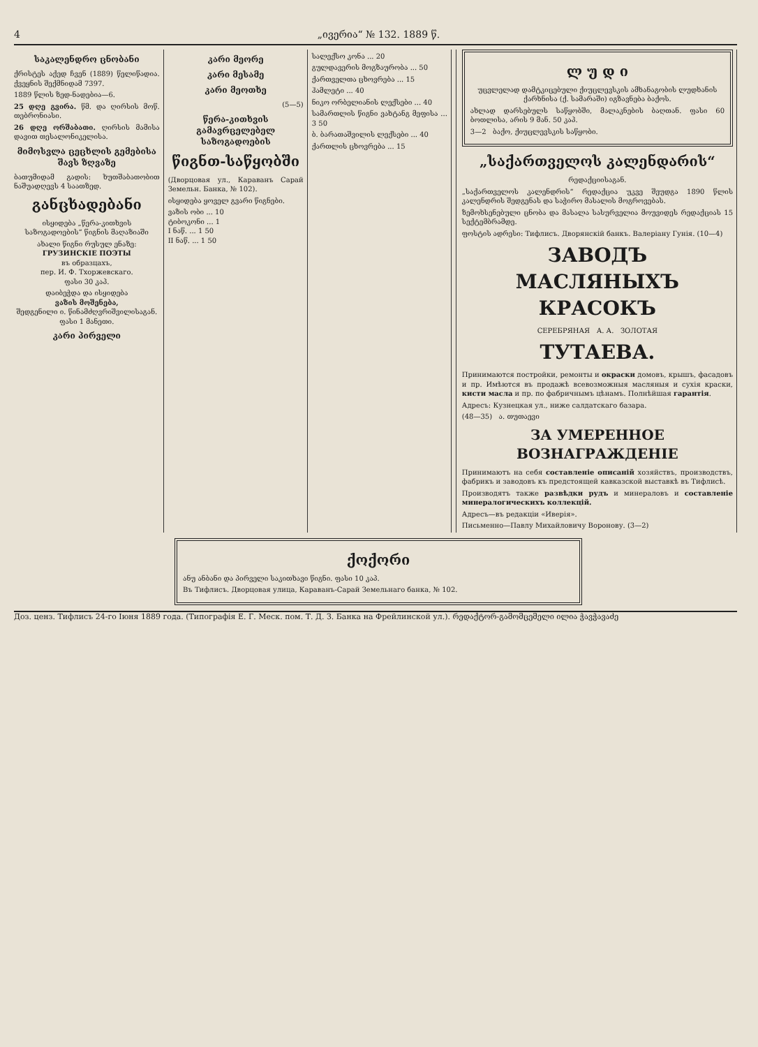4 „ივერია“ № 132. 1889 წ.
საკალენდრო ცნობანი
ქრისტეს აქედ ჩვენ (1889) წელიწადია. ქვეყნის შექმნიდამ 7397.
1889 წლის ზედ-ნადებია—6.
25 დღე გვირა. წმ. და ღირსის მოწ. თებრონიასი.
26 დღე ორშაბათი. ღირსის მამისა დავით თესალონიკელისა.
მიმოსვლა ცეცხლის გემებისა შავს ზღვაზე
ბათუმიდამ გადის: ხუთშაბათობით ნაშუადღევს 4 საათზედ.
განცხადებანი
ისყიდება „წერა-კითხვის საზოგადოების“ წიგნის მაღაზიაში
ახალი წიგნი რუსულ ენაზე:
ГРУЗИНСКІЕ ПОЭТЫ
въ образцахъ,
пер. И. Ф. Тхоржевскаго.
ფასი 30 კაპ.
დაიბეჭდა და ისყიდება
ვაზის მოშენება,
შედგენილი ი. წინამძღვრიშვილისაგან.
ფასი 1 მანეთი.
კარი პირველი
კარი მეორე
კარი მესამე
კარი მეოთხე
(5—5)
წერა-კითხვის გამავრცელებელ საზოგადოების
წიგნთ-საწყობში
(Дворцовая ул., Караванъ Сарай Земельн. Банка, № 102).
ისყიდება ყოველ გვარი წიგნები.
ვაზის ობი ... 10
ტიბოკონი ... 1
I ნაწ. ... 1 50
II ნაწ. ... 1 50
სალექსო კონა ... 20
გულდავერის მოგზაურობა ... 50
ქართველთა ცხოვრება ... 15
ჰამლეტი ... 40
ნიკო ორბელიანის ლექსები ... 40
სამართლის წიგნი ვახტანგ მეფისა ... 3 50
ბ. ბარათაშვილის ლექსები ... 40
ქართლის ცხოვრება ... 15
ლ უ დ ი
უცვლელად დამტკიცებული ქიუცლევსკის ამხანაგობის ლუდხანის ქარხნისა (ქ. სამარაში) იგზავნება ბაქოს.
ახლად დარსებულს საწყობში, მალაკნების ბაღთან. ფასი 60 ბოთლისა, არის 9 მან. 50 კაპ.
3—2 ბაქო, ქიუცლევსკის საწყობი.
„საქართველოს კალენდარის“
რედაქციისაგან.
„საქართველოს კალენდრის“ რედაქცია უკვე შეუდგა 1890 წლის კალენდრის შედგენას და საჭირო მასალის მოგროვებას.
ზემოხსენებული ცნობა და მასალა სასურველია მოუვიდეს რედაქციას 15 სექტემბრამდე.
ფოსტის ადრესი: Тифлисъ. Дворянскій банкъ. Валеріану Гунія. (10—4)
ЗАВОДЪ
МАСЛЯНЫХЪ КРАСОКЪ
СЕРЕБРЯНАЯ А. А. ЗОЛОТАЯ
ТУТАЕВА.
Принимаются постройки, ремонты и окраски домовъ, крышъ, фасадовъ и пр. Имѣются въ продажѣ всевозможныя масляныя и сухія краски, кисти масла и пр. по фабричнымъ цѣнамъ. Полнѣйшая гарантія.
Адресъ: Кузнецкая ул., ниже салдатскаго базара.
(48—35) ა. თუთაევი
ЗА УМЕРЕННОЕ ВОЗНАГРАЖДЕНІЕ
Принимаютъ на себя составленіе описаній хозяйствъ, производствъ, фабрикъ и заводовъ къ предстоящей кавказской выставкѣ въ Тифлисѣ.
Производятъ также развѣдки рудъ и минераловъ и составленіе минералогическихъ коллекцій.
Адресъ—въ редакціи «Иверія».
Письменно—Павлу Михайловичу Воронову. (3—2)
ქოქორი
ანუ ანბანი და პირველი საკითხავი წიგნი. ფასი 10 კაპ.
Въ Тифлисъ. Дворцовая улица, Караванъ-Сарай Земельнаго банка, № 102.
Доз. ценз. Тифлисъ 24-го Іюня 1889 года. (Типографія Е. Г. Меск. пом. Т. Д. З. Банка на Фрейлинской ул.). რედაქტორ-გამომცემელი ილია ჭავჭავაძე